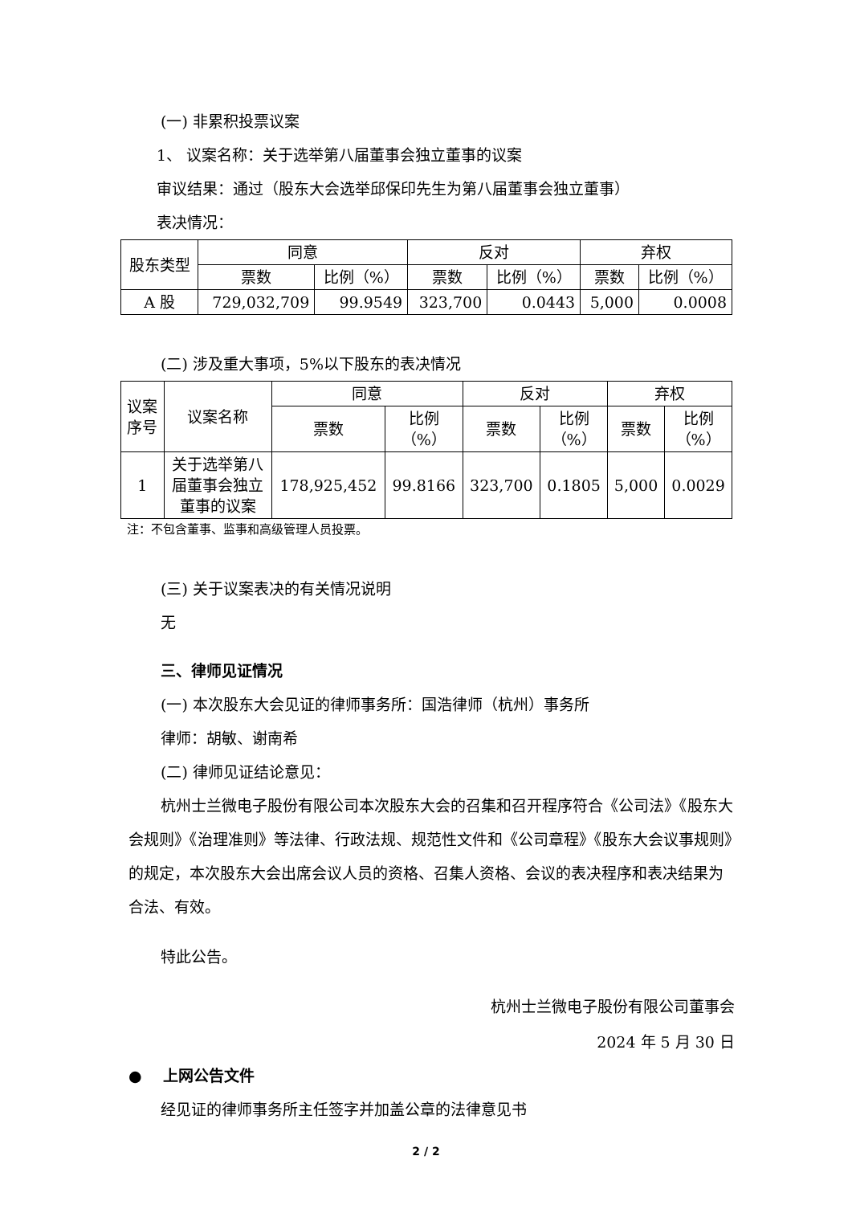(一) 非累积投票议案
1、 议案名称：关于选举第八届董事会独立董事的议案
审议结果：通过（股东大会选举邱保印先生为第八届董事会独立董事）
表决情况：
| 股东类型 | 同意 | | 反对 | | 弃权 | |
| --- | --- | --- | --- | --- | --- | --- |
| | 票数 | 比例（%） | 票数 | 比例（%） | 票数 | 比例（%） |
| A 股 | 729,032,709 | 99.9549 | 323,700 | 0.0443 | 5,000 | 0.0008 |
(二) 涉及重大事项，5%以下股东的表决情况
| 议案 序号 | 议案名称 | 同意 | | 反对 | | 弃权 | |
| --- | --- | --- | --- | --- | --- | --- | --- |
| | | 票数 | 比例 （%） | 票数 | 比例 （%） | 票数 | 比例 （%） |
| 1 | 关于选举第八 届董事会独立 董事的议案 | 178,925,452 | 99.8166 | 323,700 | 0.1805 | 5,000 | 0.0029 |
注：不包含董事、监事和高级管理人员投票。
(三) 关于议案表决的有关情况说明
无
三、律师见证情况
(一) 本次股东大会见证的律师事务所：国浩律师（杭州）事务所
律师：胡敏、谢南希
(二) 律师见证结论意见：
杭州士兰微电子股份有限公司本次股东大会的召集和召开程序符合《公司法》《股东大会规则》《治理准则》等法律、行政法规、规范性文件和《公司章程》《股东大会议事规则》的规定，本次股东大会出席会议人员的资格、召集人资格、会议的表决程序和表决结果为合法、有效。
特此公告。
杭州士兰微电子股份有限公司董事会
2024 年 5 月 30 日
● 上网公告文件
经见证的律师事务所主任签字并加盖公章的法律意见书
2 / 2